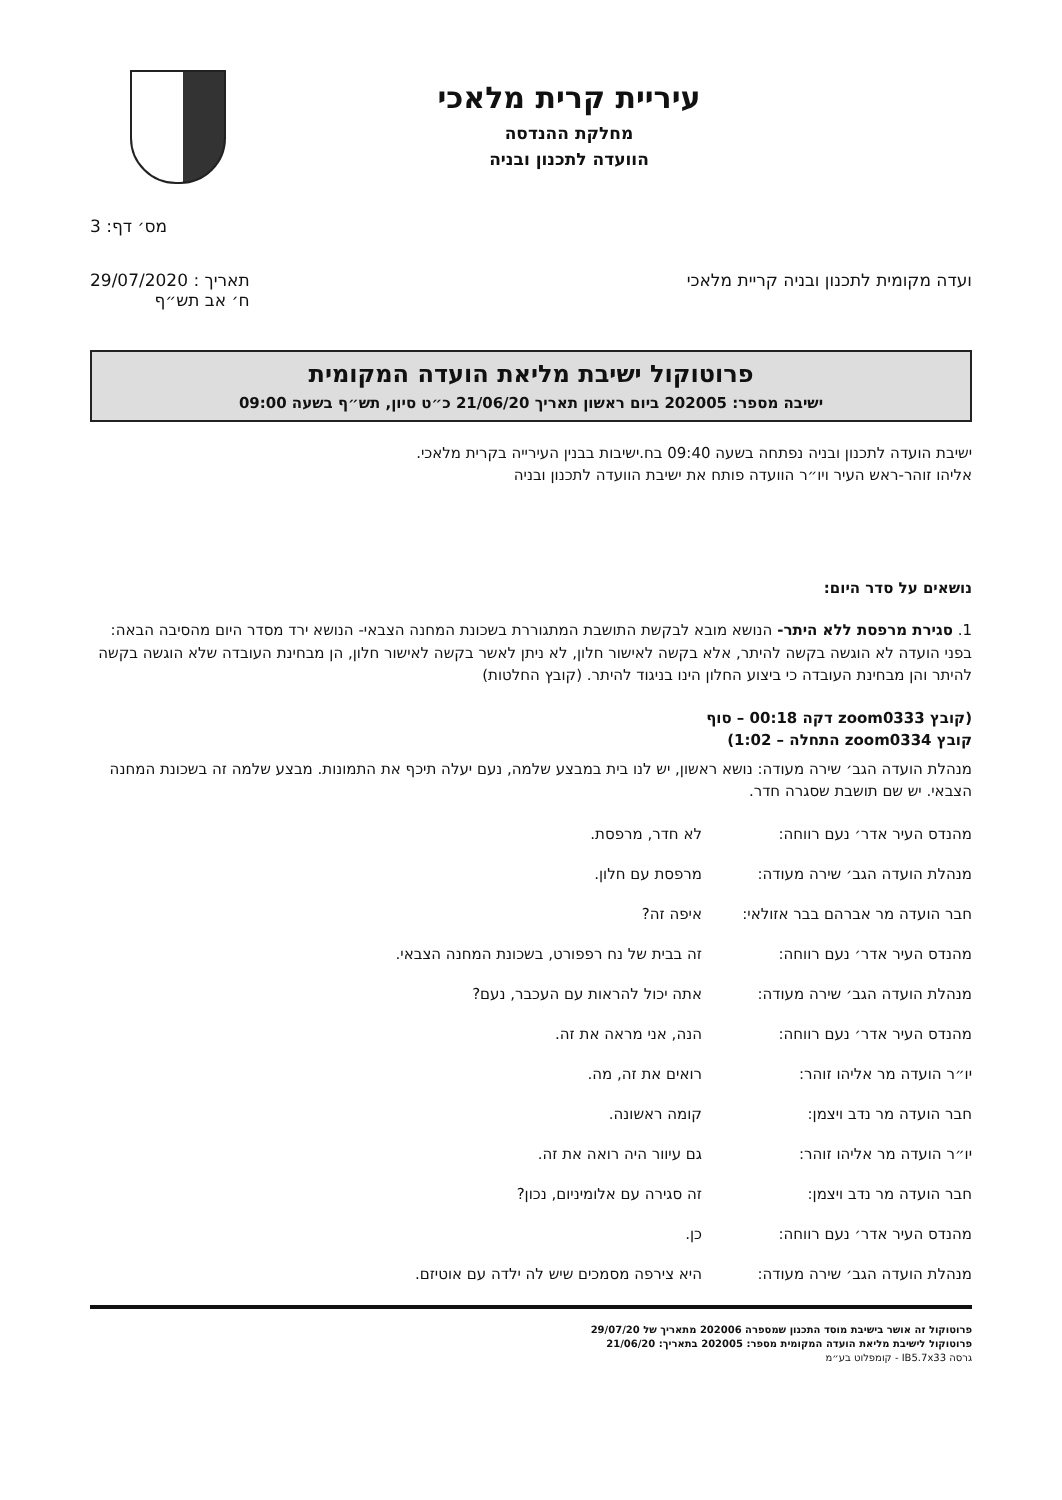עיריית קרית מלאכי
מחלקת ההנדסה
הוועדה לתכנון ובניה
מס׳ דף: 3
ועדה מקומית לתכנון ובניה קריית מלאכי
תאריך : 29/07/2020
ח׳ אב תש״ף
פרוטוקול ישיבת מליאת הועדה המקומית
ישיבה מספר: 202005 ביום ראשון תאריך 21/06/20 כ״ט סיון, תש״ף בשעה 09:00
ישיבת הועדה לתכנון ובניה נפתחה בשעה 09:40 בח.ישיבות בבנין העירייה בקרית מלאכי.
אליהו זוהר-ראש העיר ויו״ר הוועדה פותח את ישיבת הוועדה לתכנון ובניה
נושאים על סדר היום:
1. סגירת מרפסת ללא היתר- הנושא מובא לבקשת התושבת המתגוררת בשכונת המחנה הצבאי- הנושא ירד מסדר היום מהסיבה הבאה: בפני הועדה לא הוגשה בקשה להיתר, אלא בקשה לאישור חלון, לא ניתן לאשר בקשה לאישור חלון, הן מבחינת העובדה שלא הוגשה בקשה להיתר והן מבחינת העובדה כי ביצוע החלון הינו בניגוד להיתר. (קובץ החלטות)
(קובץ zoom0333 דקה 00:18 – סוף
קובץ zoom0334 התחלה – 1:02)
מנהלת הועדה הגב׳ שירה מעודה: נושא ראשון, יש לנו בית במבצע שלמה, נעם יעלה תיכף את התמונות. מבצע שלמה זה בשכונת המחנה הצבאי. יש שם תושבת שסגרה חדר.
מהנדס העיר אדר׳ נעם רווחה: לא חדר, מרפסת.
מנהלת הועדה הגב׳ שירה מעודה: מרפסת עם חלון.
חבר הועדה מר אברהם בבר אזולאי: איפה זה?
מהנדס העיר אדר׳ נעם רווחה: זה בבית של נח רפפורט, בשכונת המחנה הצבאי.
מנהלת הועדה הגב׳ שירה מעודה: אתה יכול להראות עם העכבר, נעם?
מהנדס העיר אדר׳ נעם רווחה: הנה, אני מראה את זה.
יו״ר הועדה מר אליהו זוהר: רואים את זה, מה.
חבר הועדה מר נדב ויצמן: קומה ראשונה.
יו״ר הועדה מר אליהו זוהר: גם עיוור היה רואה את זה.
חבר הועדה מר נדב ויצמן: זה סגירה עם אלומיניום, נכון?
מהנדס העיר אדר׳ נעם רווחה: כן.
מנהלת הועדה הגב׳ שירה מעודה: היא צירפה מסמכים שיש לה ילדה עם אוטיזם.
פרוטוקול זה אושר בישיבת מוסד התכנון שמספרה 202006 מתאריך של 29/07/20
פרוטוקול לישיבת מליאת הועדה המקומית מספר: 202005 בתאריך: 21/06/20
גרסה IB5.7x33 - קומפלוט בע״מ